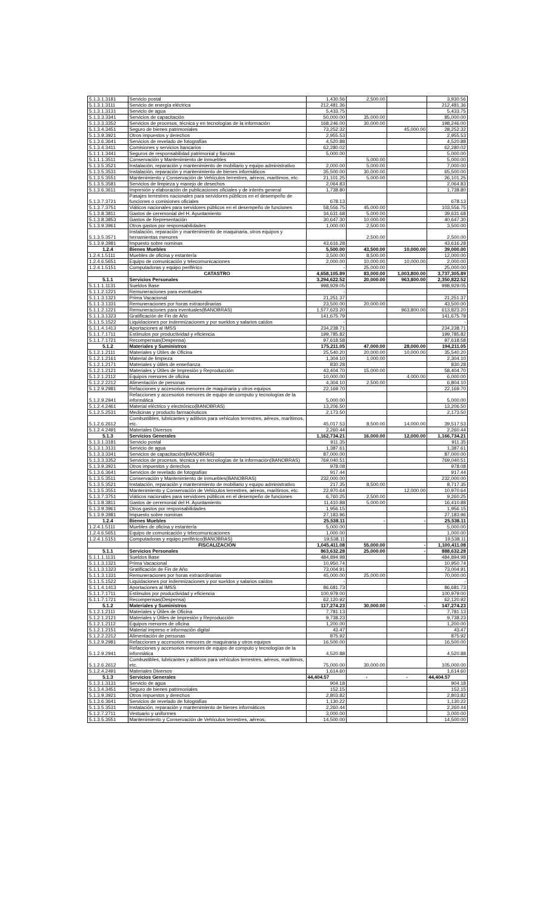| 5.1.3.1.3181 | Servicio postal | 1,430.56 | 2,500.00 | | 3,930.56 |
| 5.1.3.1.3111 | Servicio de energía eléctrica | 212,481.36 | | | 212,481.36 |
| 5.1.3.1.3131 | Servicio de agua | 5,433.75 | | | 5,433.75 |
| 5.1.3.3.3341 | Servicios de capacitación | 50,000.00 | 35,000.00 | | 85,000.00 |
| 5.1.3.3.3352 | Servicios de procesos, técnica y en tecnologías de la información | 168,246.00 | 30,000.00 | | 198,246.00 |
| 5.1.3.4.3451 | Seguro de bienes patrimoniales | 73,252.32 | | 45,000.00 | 28,252.32 |
| 5.1.3.9.3921 | Otros impuestos y derechos | 2,955.53 | | | 2,955.53 |
| 5.1.3.6.3641 | Servicios de revelado de fotografías | 4,520.88 | | | 4,520.88 |
| 5.1.3.4.3411 | Comisiones y servicios bancarios | 62,280.02 | | | 62,280.02 |
| 5.1.1.1.3441 | Seguros de responsabilidad patrimonial y fianzas | 5,000.00 | | | 5,000.00 |
| 5.1.1.1.3511 | Conservación y Mantenimiento de inmuebles | | 5,000.00 | | 5,000.00 |
| 5.1.3.5.3521 | Instalación, reparación y mantenimiento de mobiliario y equipo administrativo | 2,000.00 | 5,000.00 | | 7,000.00 |
| 5.1.3.5.3531 | Instalación, reparación y mantenimiento de bienes informáticos | 35,500.00 | 30,000.00 | | 65,500.00 |
| 5.1.3.5.3551 | Mantenimiento y Conservación de Vehículos terrestres, aéreos, marítimos, etc. | 21,101.25 | 5,000.00 | | 26,101.25 |
| 5.1.3.5.3581 | Servicios de limpieza y manejo de desechos | 2,064.83 | | | 2,064.83 |
| 5.1.3.6.3611 | Impresión y elaboración de publicaciones oficiales y de interés general | 1,738.80 | | | 1,738.80 |
| 5.1.3.7.3721 | Pasajes terrestres nacionales para servidores públicos en el desempeño de funciones o comisiones oficiales | 678.13 | | | 678.13 |
| 5.1.3.7.3751 | Viáticos nacionales para servidores públicos en el desempeño de funciones | 58,556.75 | 45,000.00 | | 103,556.75 |
| 5.1.3.8.3811 | Gastos de ceremonial del H. Ayuntamiento | 34,631.68 | 5,000.00 | | 39,631.68 |
| 5.1.3.8.3853 | Gastos de Representación | 30,647.30 | 10,000.00 | | 40,647.30 |
| 5.1.3.9.3961 | Otros gastos por responsabilidades | 1,000.00 | 2,500.00 | | 3,500.00 |
| 5.1.3.5.3571 | Instalación, reparación y mantenimiento de maquinaria, otros equipos y herramientas menores | | 2,500.00 | | 2,500.00 |
| 5.1.3.9.3981 | Impuesto sobre nominas | 43,616.28 | | | 43,616.28 |
| 1.2.4 | Bienes Muebles | 5,500.00 | 43,500.00 | 10,000.00 | 39,000.00 |
| 1.2.4.1.5111 | Muebles de oficina y estantería | 3,500.00 | 8,500.00 | | 12,000.00 |
| 1.2.4.6.5651 | Equipo de comunicación y telecomunicaciones | 2,000.00 | 10,000.00 | 10,000.00 | 2,000.00 |
| 1.2.4.1.5151 | Computadoras y equipo periférico | - | 25,000.00 | | 25,000.00 |
| | CATASTRO | 4,658,105.89 | 83,000.00 | 1,003,800.00 | 3,737,305.89 |
| 5.1.1 | Servicios Personales | 3,294,622.52 | 20,000.00 | 963,800.00 | 2,350,822.52 |
| 5.1.1.1.1131 | Sueldos Base | 998,929.05 | | | 998,929.05 |
| 5.1.1.2.1221 | Remuneraciones para eventuales | - | | | |
| 5.1.1.3.1321 | Prima Vacacional | 21,251.37 | | | 21,251.37 |
| 5.1.1.3.1331 | Remuneraciones por horas extraordinarias | 23,500.00 | 20,000.00 | | 43,500.00 |
| 5.1.1.2.1221 | Remuneraciones para eventuales(BANOBRAS) | 1,577,623.20 | | 963,800.00 | 613,823.20 |
| 5.1.1.3.1323 | Gratificación de Fin de Año | 141,675.79 | | | 141,675.79 |
| 5.1.1.5.1522 | Liquidaciones por indemnizaciones y por sueldos y salarios caídos | - | | | - |
| 5.1.1.4.1413 | Aportaciones al IMSS | 234,238.71 | | | 234,238.71 |
| 5.1.1.7.1711 | Estímulos por productividad y eficiencia | 199,785.82 | | | 199,785.82 |
| 5.1.1.7.1721 | Recompensas(Despensa) | 97,618.58 | | | 97,618.58 |
| 5.1.2 | Materiales y Suministros | 175,211.05 | 47,000.00 | 28,000.00 | 194,211.05 |
| 5.1.2.1.2111 | Materiales y Útiles de Oficina | 25,540.20 | 20,000.00 | 10,000.00 | 35,540.20 |
| 5.1.2.1.2161 | Material de limpieza | 1,304.10 | 1,000.00 | | 2,304.10 |
| 5.1.2.1.2171 | Materiales y útiles de enseñanza | 830.28 | | | 830.28 |
| 5.1.2.1.2121 | Materiales y Útiles de Impresión y Reproducción | 43,404.70 | 15,000.00 | | 58,404.70 |
| 5.1.2.1.2112 | Equipos menores de oficina | 10,000.00 | | 4,000.00 | 6,000.00 |
| 5.1.2.2.2212 | Alimentación de personas | 4,304.10 | 2,500.00 | | 6,804.10 |
| 5.1.2.9.2981 | Refacciones y accesorios menores de maquinaria y otros equipos | 22,169.70 | | | 22,169.70 |
| 5.1.2.9.2941 | Refacciones y accesorios menores de equipo de computo y tecnologías de la informática | 5,000.00 | | | 5,000.00 |
| 5.1.2.4.2461 | Material eléctrico y electrónico(BANOBRAS) | 13,206.50 | | | 13,206.50 |
| 5.1.2.5.2531 | Medicinas y producto farmacéuticos | 2,173.50 | | | 2,173.50 |
| 5.1.2.6.2612 | Combustibles, lubricantes y aditivos para vehículos terrestres, aéreos, marítimos, etc. | 45,017.53 | 8,500.00 | 14,000.00 | 39,517.53 |
| 5.1.2.4.2491 | Materiales Diversos | 2,260.44 | | | 2,260.44 |
| 5.1.3 | Servicios Generales | 1,162,734.21 | 16,000.00 | 12,000.00 | 1,166,734.21 |
| 5.1.3.1.3181 | Servicio postal | 911.35 | | | 911.35 |
| 5.1.3.1.3131 | Servicio de agua | 1,387.61 | | | 1,387.61 |
| 5.1.3.3.3341 | Servicios de capacitación(BANOBRAS) | 87,000.00 | | | 87,000.00 |
| 5.1.3.3.3352 | Servicios de procesos, técnica y en tecnologías de la información(BANOBRAS) | 769,040.51 | | | 769,040.51 |
| 5.1.3.9.3921 | Otros impuestos y derechos | 978.08 | | | 978.08 |
| 5.1.3.6.3641 | Servicios de revelado de fotografías | 917.44 | | | 917.44 |
| 5.1.3.5.3511 | Conservación y Mantenimiento de inmuebles(BANOBRAS) | 232,000.00 | | | 232,000.00 |
| 5.1.3.5.3521 | Instalación, reparación y mantenimiento de mobiliario y equipo administrativo | 217.35 | 8,500.00 | | 8,717.35 |
| 5.1.3.5.3551 | Mantenimiento y Conservación de Vehículos terrestres, aéreos, marítimos, etc. | 22,970.64 | | 12,000.00 | 10,970.64 |
| 5.1.3.7.3751 | Viáticos nacionales para servidores públicos en el desempeño de funciones | 6,760.25 | 2,500.00 | | 9,260.25 |
| 5.1.3.8.3811 | Gastos de ceremonial del H. Ayuntamiento | 11,410.88 | 5,000.00 | | 16,410.88 |
| 5.1.3.9.3961 | Otros gastos por responsabilidades | 1,956.15 | | | 1,956.15 |
| 5.1.3.9.3981 | Impuesto sobre nominas | 27,183.96 | | | 27,183.96 |
| 1.2.4 | Bienes Muebles | 25,538.11 | - | - | 25,538.11 |
| 1.2.4.1.5111 | Muebles de oficina y estantería | 5,000.00 | | | 5,000.00 |
| 1.2.4.6.5651 | Equipo de comunicación y telecomunicaciones | 1,000.00 | | | 1,000.00 |
| 1.2.4.1.5151 | Computadoras y equipo periférico(BANOBRAS) | 19,538.11 | | | 19,538.11 |
| | FISCALIZACIÓN | 1,045,411.08 | 55,000.00 | - | 1,100,411.08 |
| 5.1.1 | Servicios Personales | 863,632.28 | 25,000.00 | - | 888,632.28 |
| 5.1.1.1.1131 | Sueldos Base | 484,894.98 | | | 484,894.98 |
| 5.1.1.3.1321 | Prima Vacacional | 10,950.74 | | | 10,950.74 |
| 5.1.1.3.1323 | Gratificación de Fin de Año | 73,004.91 | | | 73,004.91 |
| 5.1.1.3.1331 | Remuneraciones por horas extraordinarias | 45,000.00 | 25,000.00 | | 70,000.00 |
| 5.1.1.5.1522 | Liquidaciones por indemnizaciones y por sueldos y salarios caídos | - | | | - |
| 5.1.1.4.1413 | Aportaciones al IMSS | 86,681.73 | | | 86,681.73 |
| 5.1.1.7.1711 | Estímulos por productividad y eficiencia | 100,979.00 | | | 100,979.00 |
| 5.1.1.7.1721 | Recompensas(Despensa) | 62,120.92 | | | 62,120.92 |
| 5.1.2 | Materiales y Suministros | 117,274.23 | 30,000.00 | - | 147,274.23 |
| 5.1.2.1.2111 | Materiales y Útiles de Oficina | 7,781.13 | | | 7,781.13 |
| 5.1.2.1.2121 | Materiales y Útiles de Impresión y Reproducción | 9,738.23 | | | 9,738.23 |
| 5.1.2.1.2112 | Equipos menores de oficina | 1,200.00 | | | 1,200.00 |
| 5.1.2.1.2151 | Material impreso e información digital | 43.47 | | | 43.47 |
| 5.1.2.2.2212 | Alimentación de personas | 875.92 | | | 875.92 |
| 5.1.2.9.2981 | Refacciones y accesorios menores de maquinaria y otros equipos | 16,500.00 | | | 16,500.00 |
| 5.1.2.9.2941 | Refacciones y accesorios menores de equipo de computo y tecnologías de la informática | 4,520.88 | | | 4,520.88 |
| 5.1.2.6.2612 | Combustibles, lubricantes y aditivos para vehículos terrestres, aéreos, marítimos, etc. | 75,000.00 | 30,000.00 | | 105,000.00 |
| 5.1.2.4.2491 | Materiales Diversos | 1,614.60 | | | 1,614.60 |
| 5.1.3 | Servicios Generales | 44,404.57 | - | - | 44,404.57 |
| 5.1.3.1.3131 | Servicio de agua | 904.18 | | | 904.18 |
| 5.1.3.4.3451 | Seguro de bienes patrimoniales | 152.15 | | | 152.15 |
| 5.1.3.9.3921 | Otros impuestos y derechos | 2,803.82 | | | 2,803.82 |
| 5.1.3.6.3641 | Servicios de revelado de fotografías | 1,130.22 | | | 1,130.22 |
| 5.1.3.5.3531 | Instalación, reparación y mantenimiento de bienes informáticos | 2,260.44 | | | 2,260.44 |
| 5.1.2.7.2711 | Vestuario y uniformes | 3,000.00 | | | 3,000.00 |
| 5.1.3.5.3551 | Mantenimiento y Conservación de Vehículos terrestres, aéreos, | 14,500.00 | | | 14,500.00 |